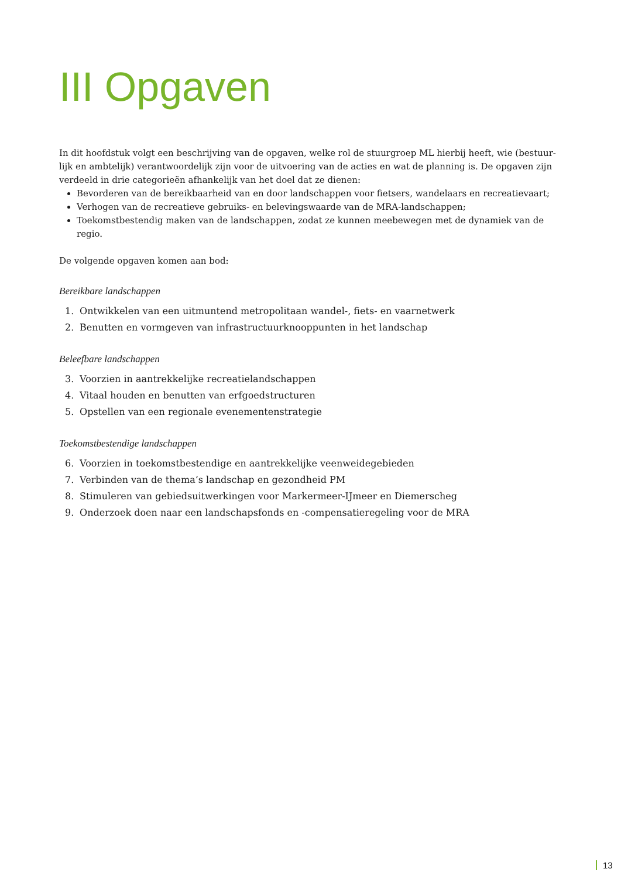III Opgaven
In dit hoofdstuk volgt een beschrijving van de opgaven, welke rol de stuurgroep ML hierbij heeft, wie (bestuur-lijk en ambtelijk) verantwoordelijk zijn voor de uitvoering van de acties en wat de planning is. De opgaven zijn verdeeld in drie categorieën afhankelijk van het doel dat ze dienen:
Bevorderen van de bereikbaarheid van en door landschappen voor fietsers, wandelaars en recreatievaart;
Verhogen van de recreatieve gebruiks- en belevingswaarde van de MRA-landschappen;
Toekomstbestendig maken van de landschappen, zodat ze kunnen meebewegen met de dynamiek van de regio.
De volgende opgaven komen aan bod:
Bereikbare landschappen
1. Ontwikkelen van een uitmuntend metropolitaan wandel-, fiets- en vaarnetwerk
2. Benutten en vormgeven van infrastructuurknooppunten in het landschap
Beleefbare landschappen
3. Voorzien in aantrekkelijke recreatielandschappen
4. Vitaal houden en benutten van erfgoedstructuren
5. Opstellen van een regionale evenementenstrategie
Toekomstbestendige landschappen
6. Voorzien in toekomstbestendige en aantrekkelijke veenweidegebieden
7. Verbinden van de thema’s landschap en gezondheid PM
8. Stimuleren van gebiedsuitwerkingen voor Markermeer-IJmeer en Diemerscheg
9. Onderzoek doen naar een landschapsfonds en -compensatieregeling voor de MRA
13